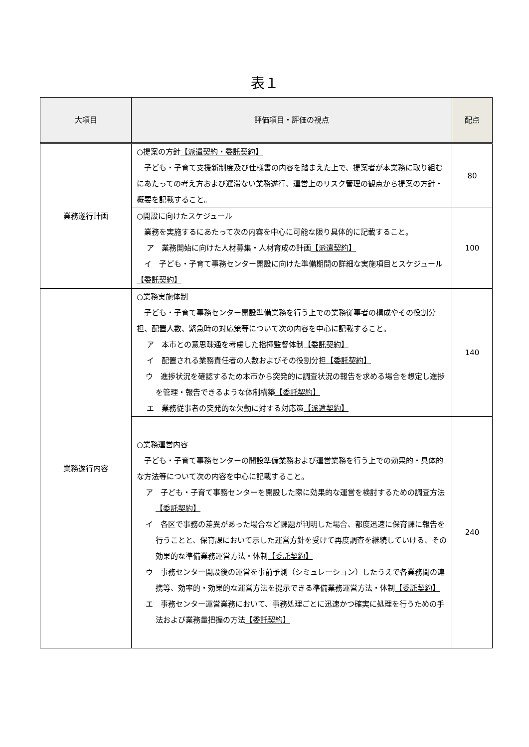表１
| 大項目 | 評価項目・評価の視点 | 配点 |
| --- | --- | --- |
| 業務遂行計画 | ○提案の方針 【派遣契約・委託契約】 子ども・子育て支援新制度及び仕様書の内容を踏まえた上で、提案者が本業務に取り組むにあたっての考え方および遅滞ない業務遂行、運営上のリスク管理の観点から提案の方針・概要を記載すること。 | 80 |
| | ○開設に向けたスケジュール 業務を実施するにあたって次の内容を中心に可能な限り具体的に記載すること。 ア 業務開始に向けた人材募集・人材育成の計画 【派遣契約】 イ 子ども・子育て事務センター開設に向けた準備期間の詳細な実施項目とスケジュール 【委託契約】 | 100 |
| 業務遂行内容 | ○業務実施体制 子ども・子育て事務センター開設準備業務を行う上での業務従事者の構成やその役割分担、配置人数、緊急時の対応策等について次の内容を中心に記載すること。 ア 本市との意思疎通を考慮した指揮監督体制 【委託契約】 イ 配置される業務責任者の人数およびその役割分担 【委託契約】 ウ 進捗状況を確認するため本市から突発的に調査状況の報告を求める場合を想定し進捗を管理・報告できるような体制構築 【委託契約】 エ 業務従事者の突発的な欠勤に対する対応策 【派遣契約】 | 140 |
| | ○業務運営内容 子ども・子育て事務センターの開設準備業務および運営業務を行う上での効果的・具体的な方法等について次の内容を中心に記載すること。 ア 子ども・子育て事務センターを開設した際に効果的な運営を検討するための調査方法 【委託契約】 イ 各区で事務の差異があった場合など課題が判明した場合、都度迅速に保育課に報告を行うことと、保育課において示した運営方針を受けて再度調査を継続していける、その効果的な準備業務運営方法・体制 【委託契約】 ウ 事務センター開設後の運営を事前予測（シミュレーション）したうえで各業務間の連携等、効率的・効果的な運営方法を提示できる準備業務運営方法・体制 【委託契約】 エ 事務センター運営業務において、事務処理ごとに迅速かつ確実に処理を行うための手法および業務量把握の方法 【委託契約】 | 240 |